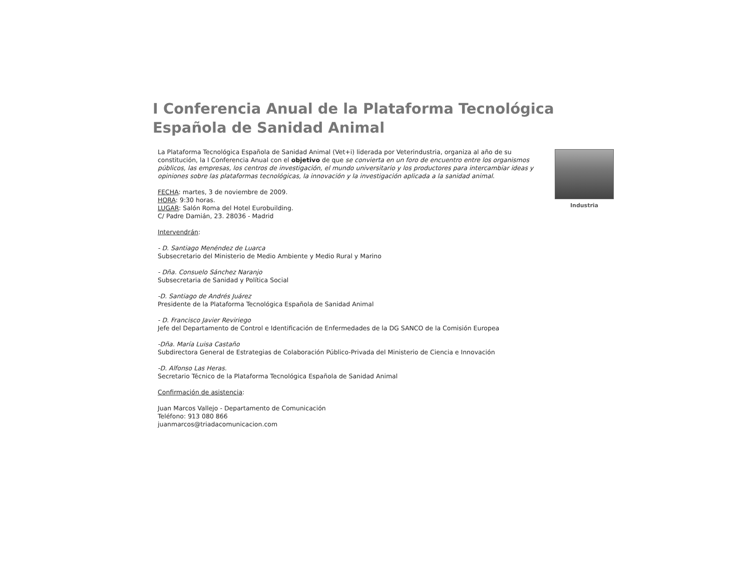I Conferencia Anual de la Plataforma Tecnológica Española de Sanidad Animal
Industria
La Plataforma Tecnológica Española de Sanidad Animal (Vet+i) liderada por Veterindustria, organiza al año de su constitución, la I Conferencia Anual con el objetivo de que se convierta en un foro de encuentro entre los organismos públicos, las empresas, los centros de investigación, el mundo universitario y los productores para intercambiar ideas y opiniones sobre las plataformas tecnológicas, la innovación y la investigación aplicada a la sanidad animal.
FECHA: martes, 3 de noviembre de 2009.
HORA: 9:30 horas.
LUGAR: Salón Roma del Hotel Eurobuilding.
C/ Padre Damián, 23. 28036 - Madrid
Intervendrán:
- D. Santiago Menéndez de Luarca
Subsecretario del Ministerio de Medio Ambiente y Medio Rural y Marino
- Dña. Consuelo Sánchez Naranjo
Subsecretaria de Sanidad y Política Social
-D. Santiago de Andrés Juárez
Presidente de la Plataforma Tecnológica Española de Sanidad Animal
- D. Francisco Javier Reviriego
Jefe del Departamento de Control e Identificación de Enfermedades de la DG SANCO de la Comisión Europea
-Dña. María Luisa Castaño
Subdirectora General de Estrategias de Colaboración Público-Privada del Ministerio de Ciencia e Innovación
-D. Alfonso Las Heras.
Secretario Técnico de la Plataforma Tecnológica Española de Sanidad Animal
Confirmación de asistencia:
Juan Marcos Vallejo - Departamento de Comunicación
Teléfono: 913 080 866
juanmarcos@triadacomunicacion.com